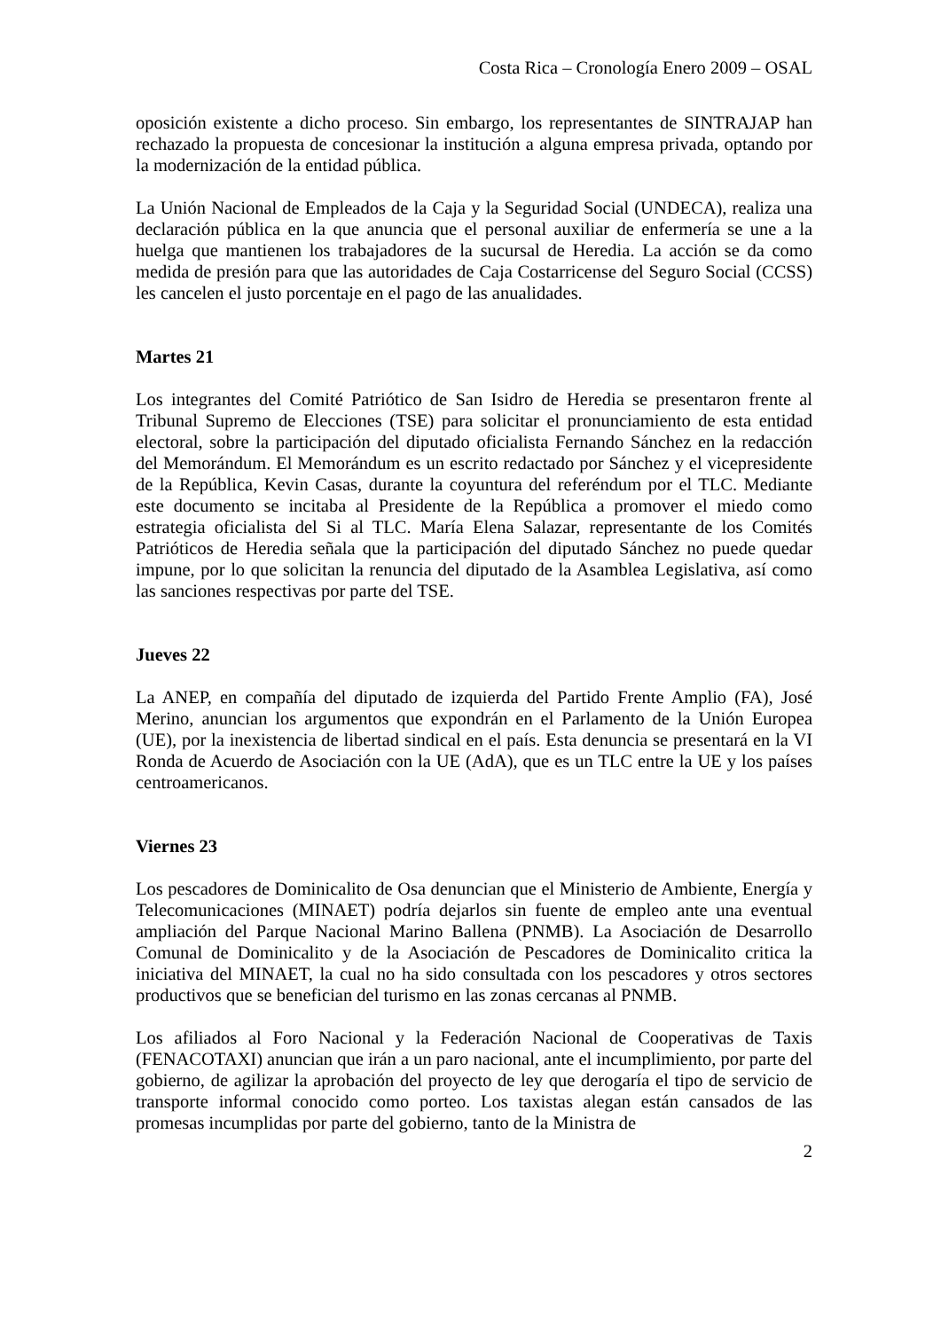Costa Rica – Cronología Enero 2009 – OSAL
oposición existente a dicho proceso. Sin embargo, los representantes de SINTRAJAP han rechazado la propuesta de concesionar la institución a alguna empresa privada, optando por la modernización de la entidad pública.
La Unión Nacional de Empleados de la Caja y la Seguridad Social (UNDECA), realiza una declaración pública en la que anuncia que el personal auxiliar de enfermería se une a la huelga que mantienen los trabajadores de la sucursal de Heredia. La acción se da como medida de presión para que las autoridades de Caja Costarricense del Seguro Social (CCSS) les cancelen el justo porcentaje en el pago de las anualidades.
Martes 21
Los integrantes del Comité Patriótico de San Isidro de Heredia se presentaron frente al Tribunal Supremo de Elecciones (TSE) para solicitar el pronunciamiento de esta entidad electoral, sobre la participación del diputado oficialista Fernando Sánchez en la redacción del Memorándum. El Memorándum es un escrito redactado por Sánchez y el vicepresidente de la República, Kevin Casas, durante la coyuntura del referéndum por el TLC. Mediante este documento se incitaba al Presidente de la República a promover el miedo como estrategia oficialista del Si al TLC. María Elena Salazar, representante de los Comités Patrióticos de Heredia señala que la participación del diputado Sánchez no puede quedar impune, por lo que solicitan la renuncia del diputado de la Asamblea Legislativa, así como las sanciones respectivas por parte del TSE.
Jueves 22
La ANEP, en compañía del diputado de izquierda del Partido Frente Amplio (FA), José Merino, anuncian los argumentos que expondrán en el Parlamento de la Unión Europea (UE), por la inexistencia de libertad sindical en el país. Esta denuncia se presentará en la VI Ronda de Acuerdo de Asociación con la UE (AdA), que es un TLC entre la UE y los países centroamericanos.
Viernes 23
Los pescadores de Dominicalito de Osa denuncian que el Ministerio de Ambiente, Energía y Telecomunicaciones (MINAET) podría dejarlos sin fuente de empleo ante una eventual ampliación del Parque Nacional Marino Ballena (PNMB). La Asociación de Desarrollo Comunal de Dominicalito y de la Asociación de Pescadores de Dominicalito critica la iniciativa del MINAET, la cual no ha sido consultada con los pescadores y otros sectores productivos que se benefician del turismo en las zonas cercanas al PNMB.
Los afiliados al Foro Nacional y la Federación Nacional de Cooperativas de Taxis (FENACOTAXI) anuncian que irán a un paro nacional, ante el incumplimiento, por parte del gobierno, de agilizar la aprobación del proyecto de ley que derogaría el tipo de servicio de transporte informal conocido como porteo. Los taxistas alegan están cansados de las promesas incumplidas por parte del gobierno, tanto de la Ministra de
2